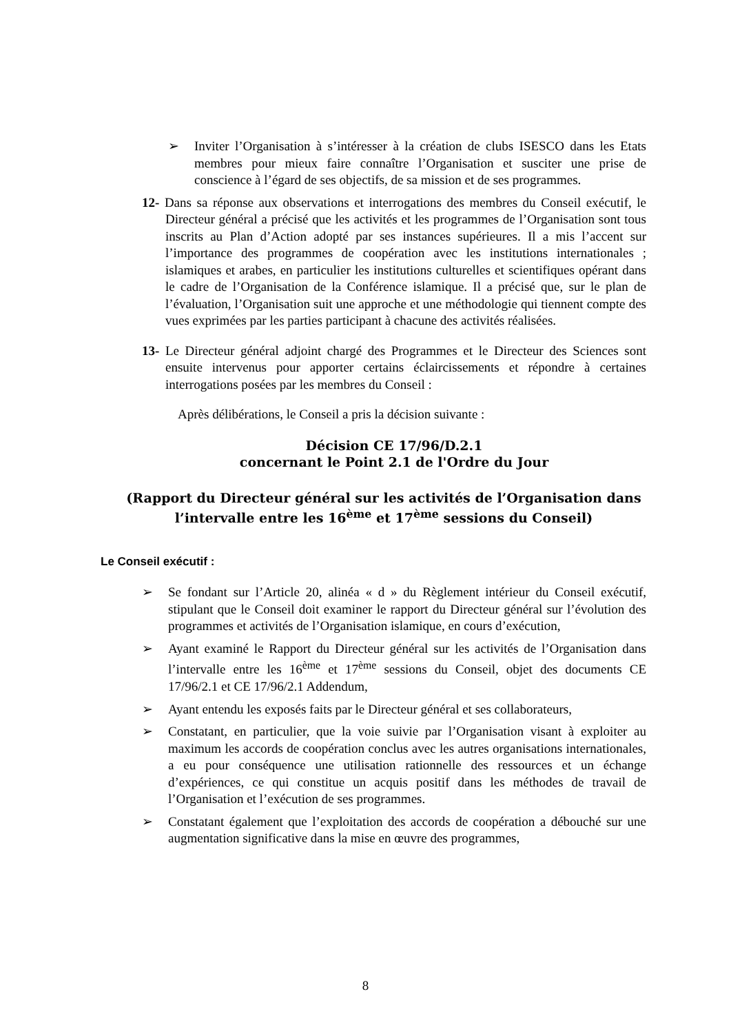➢ Inviter l’Organisation à s’intéresser à la création de clubs ISESCO dans les Etats membres pour mieux faire connaître l’Organisation et susciter une prise de conscience à l’égard de ses objectifs, de sa mission et de ses programmes.
12- Dans sa réponse aux observations et interrogations des membres du Conseil exécutif, le Directeur général a précisé que les activités et les programmes de l’Organisation sont tous inscrits au Plan d’Action adopté par ses instances supérieures. Il a mis l’accent sur l’importance des programmes de coopération avec les institutions internationales ; islamiques et arabes, en particulier les institutions culturelles et scientifiques opérant dans le cadre de l’Organisation de la Conférence islamique. Il a précisé que, sur le plan de l’évaluation, l’Organisation suit une approche et une méthodologie qui tiennent compte des vues exprimées par les parties participant à chacune des activités réalisées.
13- Le Directeur général adjoint chargé des Programmes et le Directeur des Sciences sont ensuite intervenus pour apporter certains éclaircissements et répondre à certaines interrogations posées par les membres du Conseil :
Après délibérations, le Conseil a pris la décision suivante :
Décision CE 17/96/D.2.1
concernant le Point 2.1 de l'Ordre du Jour
(Rapport du Directeur général sur les activités de l’Organisation dans l’intervalle entre les 16<sup>ème</sup> et 17<sup>ème</sup> sessions du Conseil)
Le Conseil exécutif :
➢ Se fondant sur l’Article 20, alinéa « d » du Règlement intérieur du Conseil exécutif, stipulant que le Conseil doit examiner le rapport du Directeur général sur l’évolution des programmes et activités de l’Organisation islamique, en cours d’exécution,
➢ Ayant examiné le Rapport du Directeur général sur les activités de l’Organisation dans l’intervalle entre les 16<sup>ème</sup> et 17<sup>ème</sup> sessions du Conseil, objet des documents CE 17/96/2.1 et CE 17/96/2.1 Addendum,
➢ Ayant entendu les exposés faits par le Directeur général et ses collaborateurs,
➢ Constatant, en particulier, que la voie suivie par l’Organisation visant à exploiter au maximum les accords de coopération conclus avec les autres organisations internationales, a eu pour conséquence une utilisation rationnelle des ressources et un échange d’expériences, ce qui constitue un acquis positif dans les méthodes de travail de l’Organisation et l’exécution de ses programmes.
➢ Constatant également que l’exploitation des accords de coopération a débouché sur une augmentation significative dans la mise en œuvre des programmes,
8